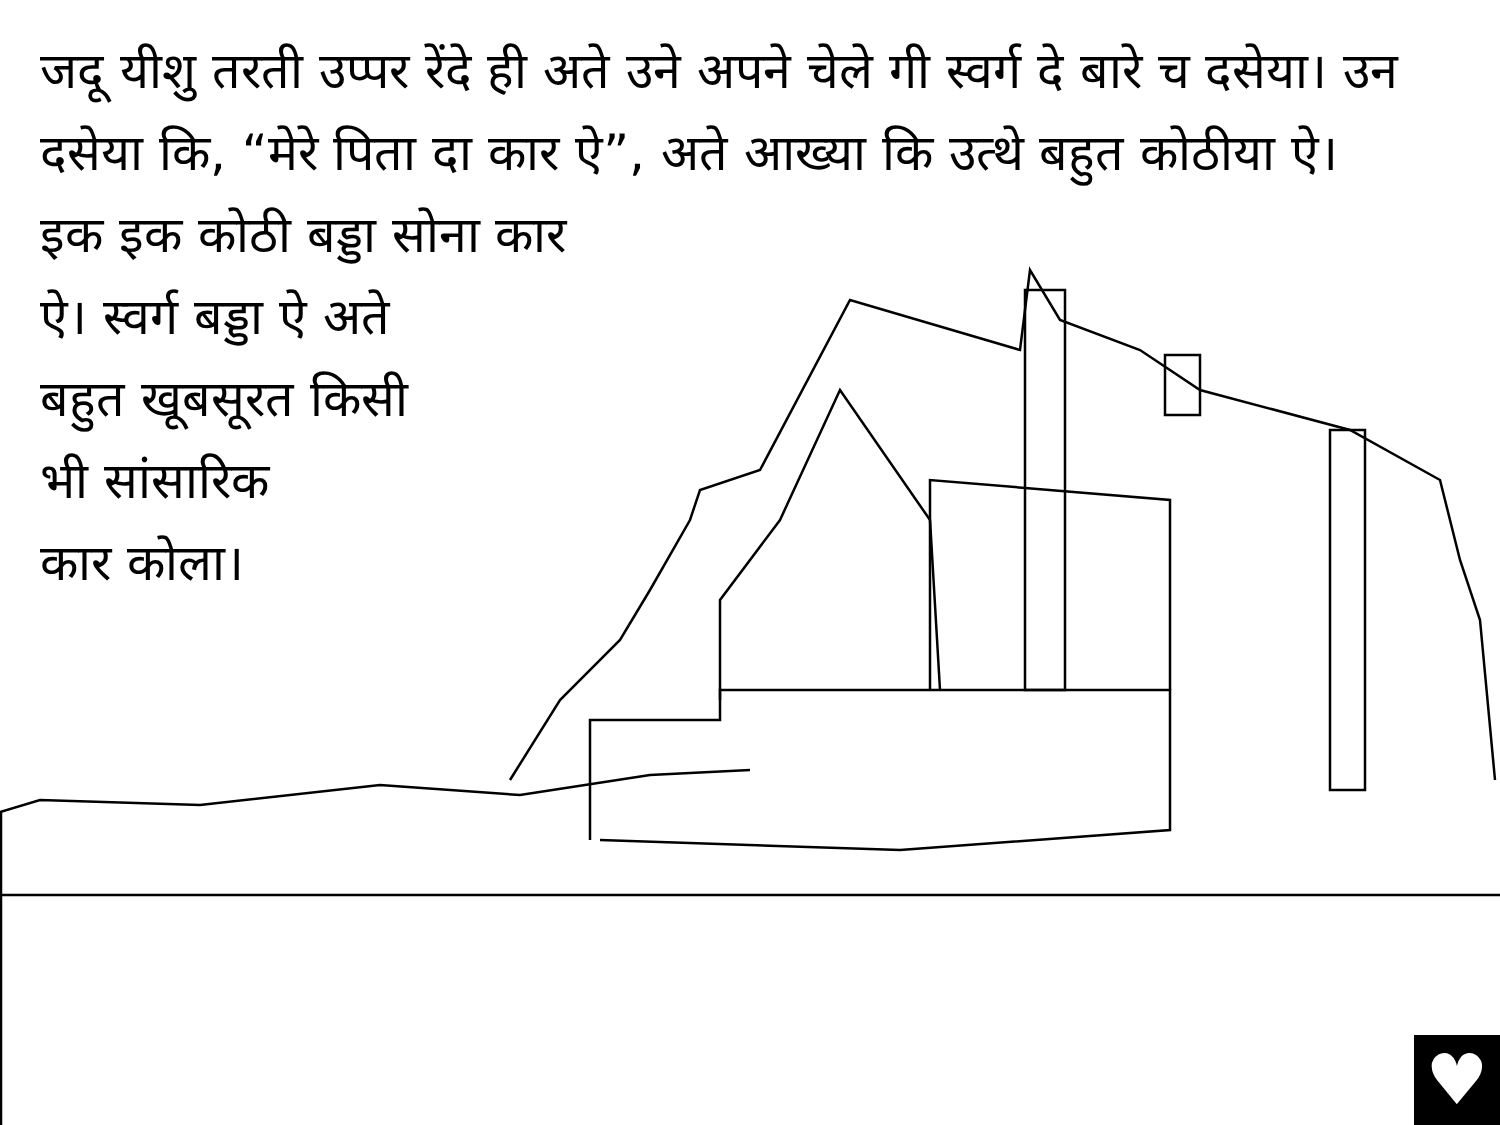जदू यीशु तरती उप्पर रेंदे ही अते उने अपने चेले गी स्वर्ग दे बारे च दसेया। उन दसेया कि, “मेरे पिता दा कार ऐ”, अते आख्या कि उत्थे बहुत कोठीया ऐ।
इक इक कोठी बड्डा सोना कार
ऐ। स्वर्ग बड्डा ऐ अते
बहुत खूबसूरत किसी
भी सांसारिक
कार कोला।
♥